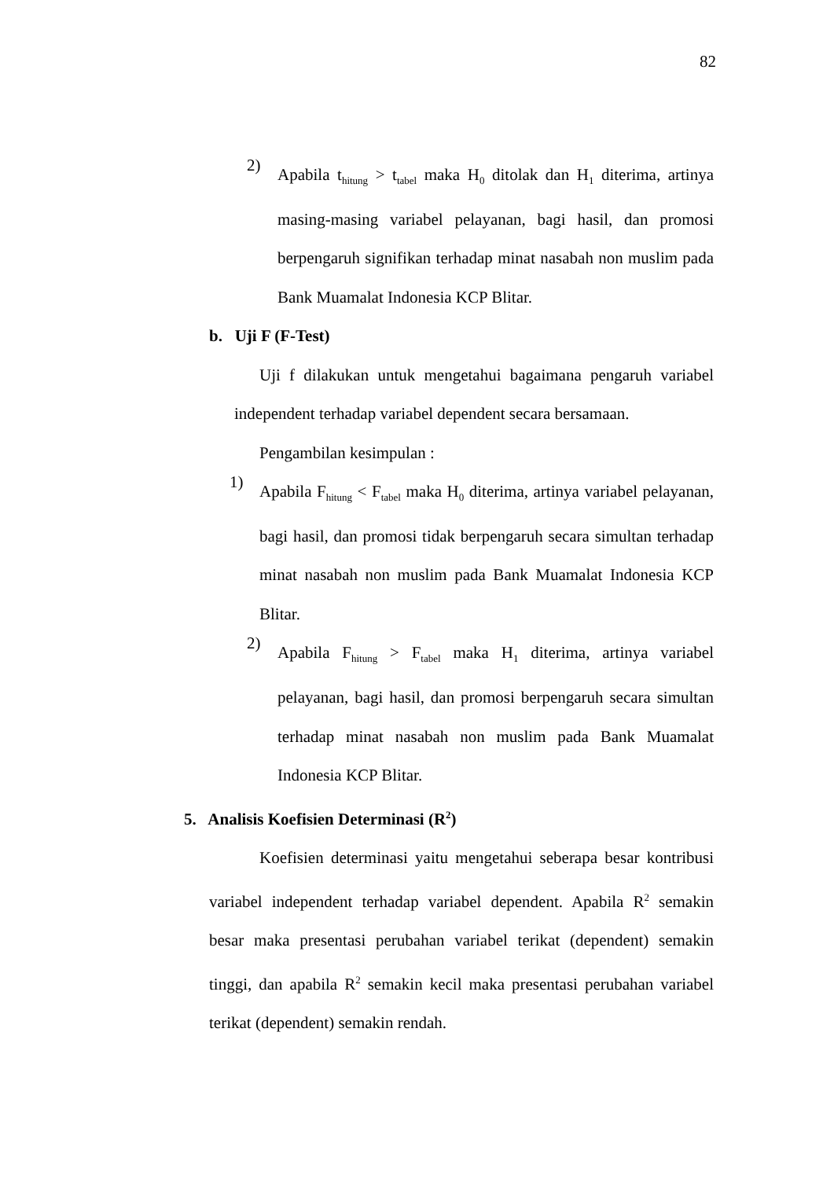82
2)
Apabila t<sub>hitung</sub> > t<sub>tabel</sub> maka H<sub>0</sub> ditolak dan H<sub>1</sub> diterima, artinya masing-masing variabel pelayanan, bagi hasil, dan promosi berpengaruh signifikan terhadap minat nasabah non muslim pada Bank Muamalat Indonesia KCP Blitar.
b. Uji F (F-Test)
Uji f dilakukan untuk mengetahui bagaimana pengaruh variabel independent terhadap variabel dependent secara bersamaan.
Pengambilan kesimpulan :
1)
Apabila F<sub>hitung</sub> < F<sub>tabel</sub> maka H<sub>0</sub> diterima, artinya variabel pelayanan, bagi hasil, dan promosi tidak berpengaruh secara simultan terhadap minat nasabah non muslim pada Bank Muamalat Indonesia KCP Blitar.
2)
Apabila F<sub>hitung</sub> > F<sub>tabel</sub> maka H<sub>1</sub> diterima, artinya variabel pelayanan, bagi hasil, dan promosi berpengaruh secara simultan terhadap minat nasabah non muslim pada Bank Muamalat Indonesia KCP Blitar.
5. Analisis Koefisien Determinasi (R<sup>2</sup>)
Koefisien determinasi yaitu mengetahui seberapa besar kontribusi variabel independent terhadap variabel dependent. Apabila R<sup>2</sup> semakin besar maka presentasi perubahan variabel terikat (dependent) semakin tinggi, dan apabila R<sup>2</sup> semakin kecil maka presentasi perubahan variabel terikat (dependent) semakin rendah.